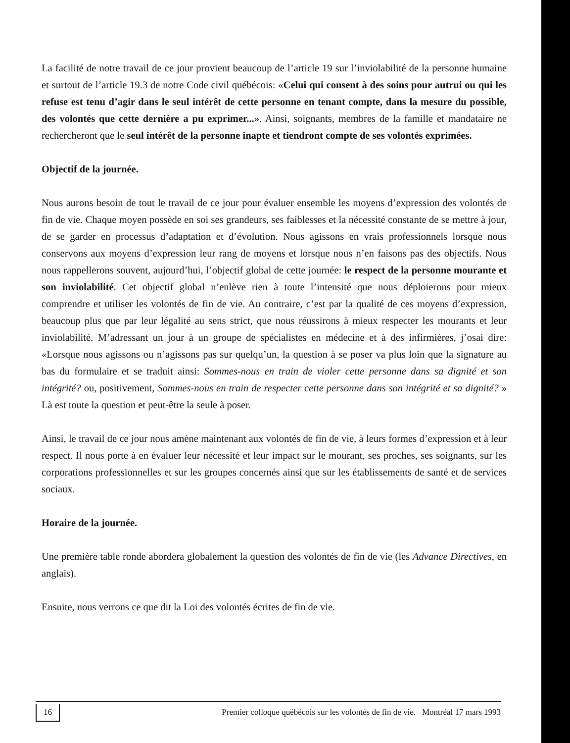La facilité de notre travail de ce jour provient beaucoup de l’article 19 sur l’inviolabilité de la personne humaine et surtout de l’article 19.3 de notre Code civil québécois: «Celui qui consent à des soins pour autrui ou qui les refuse est tenu d’agir dans le seul intérêt de cette personne en tenant compte, dans la mesure du possible, des volontés que cette dernière a pu exprimer...». Ainsi, soignants, membres de la famille et mandataire ne rechercheront que le seul intérêt de la personne inapte et tiendront compte de ses volontés exprimées.
Objectif de la journée.
Nous aurons besoin de tout le travail de ce jour pour évaluer ensemble les moyens d’expression des volontés de fin de vie. Chaque moyen possède en soi ses grandeurs, ses faiblesses et la nécessité constante de se mettre à jour, de se garder en processus d’adaptation et d’évolution. Nous agissons en vrais professionnels lorsque nous conservons aux moyens d’expression leur rang de moyens et lorsque nous n’en faisons pas des objectifs. Nous nous rappellerons souvent, aujourd’hui, l’objectif global de cette journée: le respect de la personne mourante et son inviolabilité. Cet objectif global n’enlève rien à toute l’intensité que nous déploierons pour mieux comprendre et utiliser les volontés de fin de vie. Au contraire, c’est par la qualité de ces moyens d’expression, beaucoup plus que par leur légalité au sens strict, que nous réussirons à mieux respecter les mourants et leur inviolabilité. M’adressant un jour à un groupe de spécialistes en médecine et à des infirmières, j’osai dire: «Lorsque nous agissons ou n’agissons pas sur quelqu’un, la question à se poser va plus loin que la signature au bas du formulaire et se traduit ainsi: Sommes-nous en train de violer cette personne dans sa dignité et son intégrité? ou, positivement, Sommes-nous en train de respecter cette personne dans son intégrité et sa dignité? » Là est toute la question et peut-être la seule à poser.
Ainsi, le travail de ce jour nous amène maintenant aux volontés de fin de vie, à leurs formes d’expression et à leur respect. Il nous porte à en évaluer leur nécessité et leur impact sur le mourant, ses proches, ses soignants, sur les corporations professionnelles et sur les groupes concernés ainsi que sur les établissements de santé et de services sociaux.
Horaire de la journée.
Une première table ronde abordera globalement la question des volontés de fin de vie (les Advance Directives, en anglais).
Ensuite, nous verrons ce que dit la Loi des volontés écrites de fin de vie.
16 Premier colloque québécois sur les volontés de fin de vie. Montréal 17 mars 1993